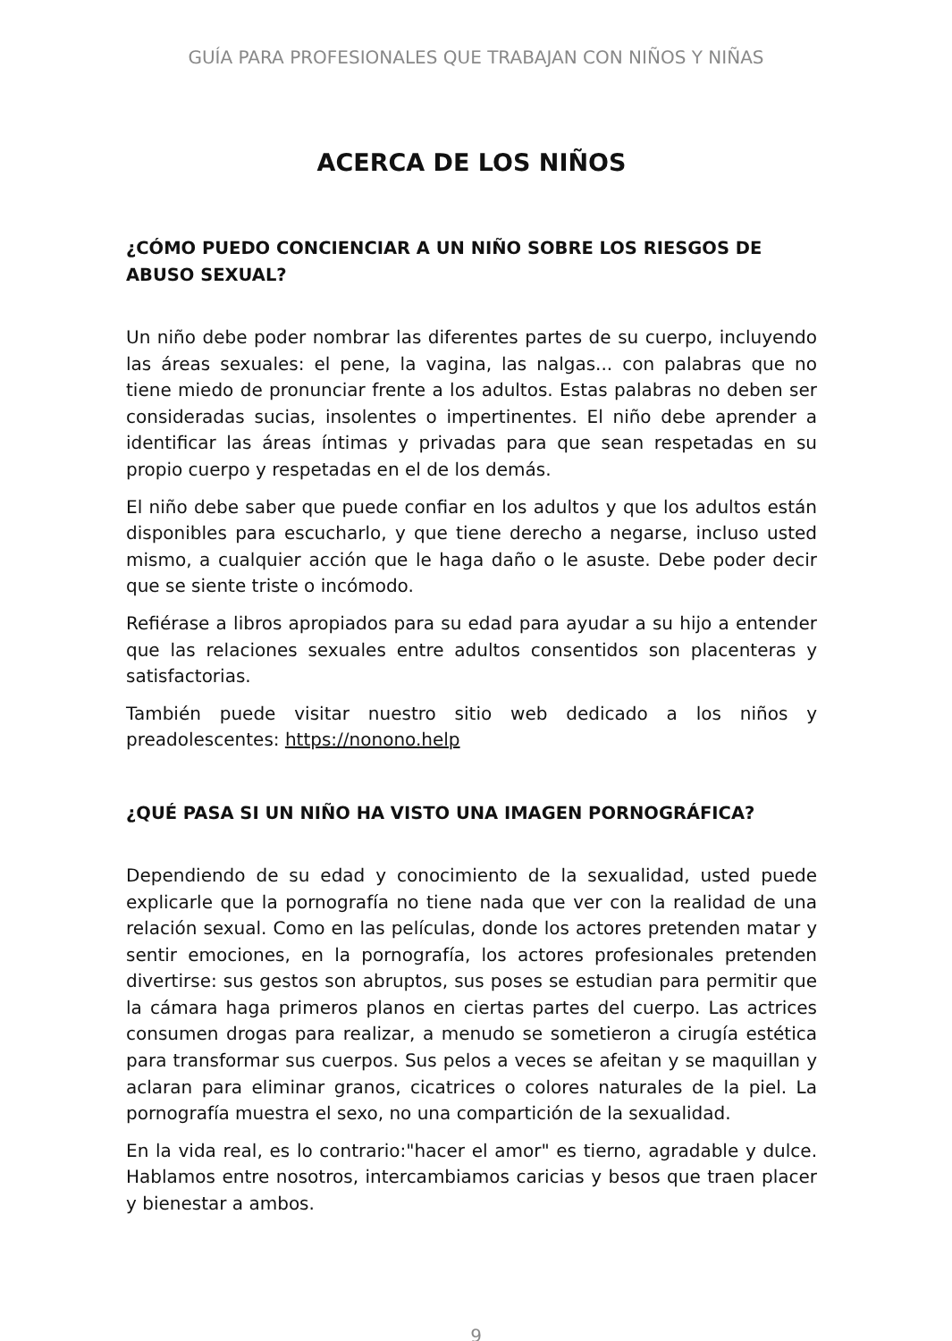GUÍA PARA PROFESIONALES QUE TRABAJAN CON NIÑOS Y NIÑAS
ACERCA DE LOS NIÑOS
¿CÓMO PUEDO CONCIENCIAR A UN NIÑO SOBRE LOS RIESGOS DE ABUSO SEXUAL?
Un niño debe poder nombrar las diferentes partes de su cuerpo, incluyendo las áreas sexuales: el pene, la vagina, las nalgas... con palabras que no tiene miedo de pronunciar frente a los adultos. Estas palabras no deben ser consideradas sucias, insolentes o impertinentes. El niño debe aprender a identificar las áreas íntimas y privadas para que sean respetadas en su propio cuerpo y respetadas en el de los demás.
El niño debe saber que puede confiar en los adultos y que los adultos están disponibles para escucharlo, y que tiene derecho a negarse, incluso usted mismo, a cualquier acción que le haga daño o le asuste. Debe poder decir que se siente triste o incómodo.
Refiérase a libros apropiados para su edad para ayudar a su hijo a entender que las relaciones sexuales entre adultos consentidos son placenteras y satisfactorias.
También puede visitar nuestro sitio web dedicado a los niños y preadolescentes: https://nonono.help
¿QUÉ PASA SI UN NIÑO HA VISTO UNA IMAGEN PORNOGRÁFICA?
Dependiendo de su edad y conocimiento de la sexualidad, usted puede explicarle que la pornografía no tiene nada que ver con la realidad de una relación sexual. Como en las películas, donde los actores pretenden matar y sentir emociones, en la pornografía, los actores profesionales pretenden divertirse: sus gestos son abruptos, sus poses se estudian para permitir que la cámara haga primeros planos en ciertas partes del cuerpo. Las actrices consumen drogas para realizar, a menudo se sometieron a cirugía estética para transformar sus cuerpos. Sus pelos a veces se afeitan y se maquillan y aclaran para eliminar granos, cicatrices o colores naturales de la piel. La pornografía muestra el sexo, no una compartición de la sexualidad.
En la vida real, es lo contrario:"hacer el amor" es tierno, agradable y dulce. Hablamos entre nosotros, intercambiamos caricias y besos que traen placer y bienestar a ambos.
9